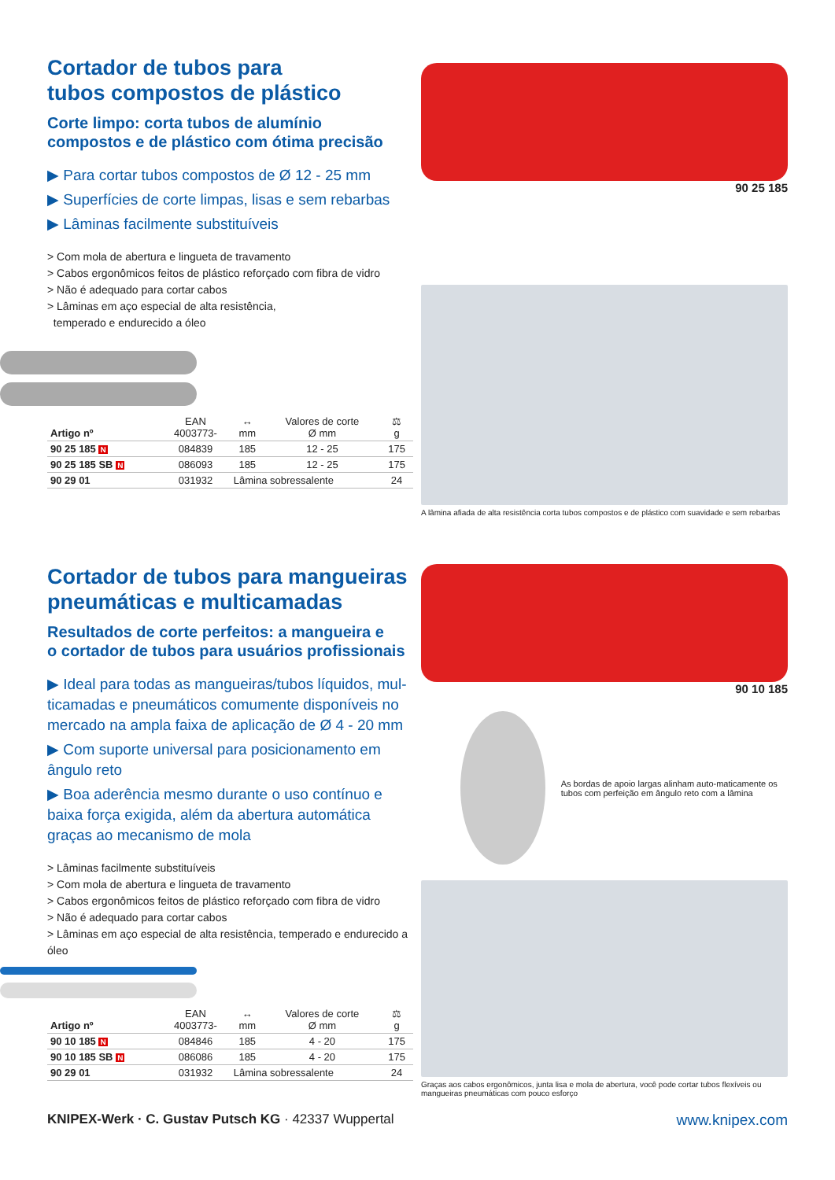Cortador de tubos para
tubos compostos de plástico
Corte limpo: corta tubos de alumínio
compostos e de plástico com ótima precisão
▶ Para cortar tubos compostos de Ø 12 - 25 mm
▶ Superfícies de corte limpas, lisas e sem rebarbas
▶ Lâminas facilmente substituíveis
> Com mola de abertura e lingueta de travamento
> Cabos ergonômicos feitos de plástico reforçado com fibra de vidro
> Não é adequado para cortar cabos
> Lâminas em aço especial de alta resistência,
temperado e endurecido a óleo
| Artigo nº | EAN 4003773- | ↔ mm | Valores de corte Ø mm | ⚖ g |
| --- | --- | --- | --- | --- |
| 90 25 185 N | 084839 | 185 | 12 - 25 | 175 |
| 90 25 185 SB N | 086093 | 185 | 12 - 25 | 175 |
| 90 29 01 | 031932 | Lâmina sobressalente | | 24 |
90 25 185
A lâmina afiada de alta resistência corta tubos compostos e de plástico com suavidade e sem rebarbas
Cortador de tubos para mangueiras pneumáticas e multicamadas
Resultados de corte perfeitos: a mangueira e
o cortador de tubos para usuários profissionais
▶ Ideal para todas as mangueiras/tubos líquidos, mul-ticamadas e pneumáticos comumente disponíveis no mercado na ampla faixa de aplicação de Ø 4 - 20 mm
▶ Com suporte universal para posicionamento em ângulo reto
▶ Boa aderência mesmo durante o uso contínuo e baixa força exigida, além da abertura automática graças ao mecanismo de mola
> Lâminas facilmente substituíveis
> Com mola de abertura e lingueta de travamento
> Cabos ergonômicos feitos de plástico reforçado com fibra de vidro
> Não é adequado para cortar cabos
> Lâminas em aço especial de alta resistência, temperado e endurecido a óleo
| Artigo nº | EAN 4003773- | ↔ mm | Valores de corte Ø mm | ⚖ g |
| --- | --- | --- | --- | --- |
| 90 10 185 N | 084846 | 185 | 4 - 20 | 175 |
| 90 10 185 SB N | 086086 | 185 | 4 - 20 | 175 |
| 90 29 01 | 031932 | Lâmina sobressalente | | 24 |
90 10 185
As bordas de apoio largas alinham auto-maticamente os tubos com perfeição em ângulo reto com a lâmina
Graças aos cabos ergonômicos, junta lisa e mola de abertura, você pode cortar tubos flexíveis ou mangueiras pneumáticas com pouco esforço
KNIPEX-Werk · C. Gustav Putsch KG · 42337 Wuppertal www.knipex.com